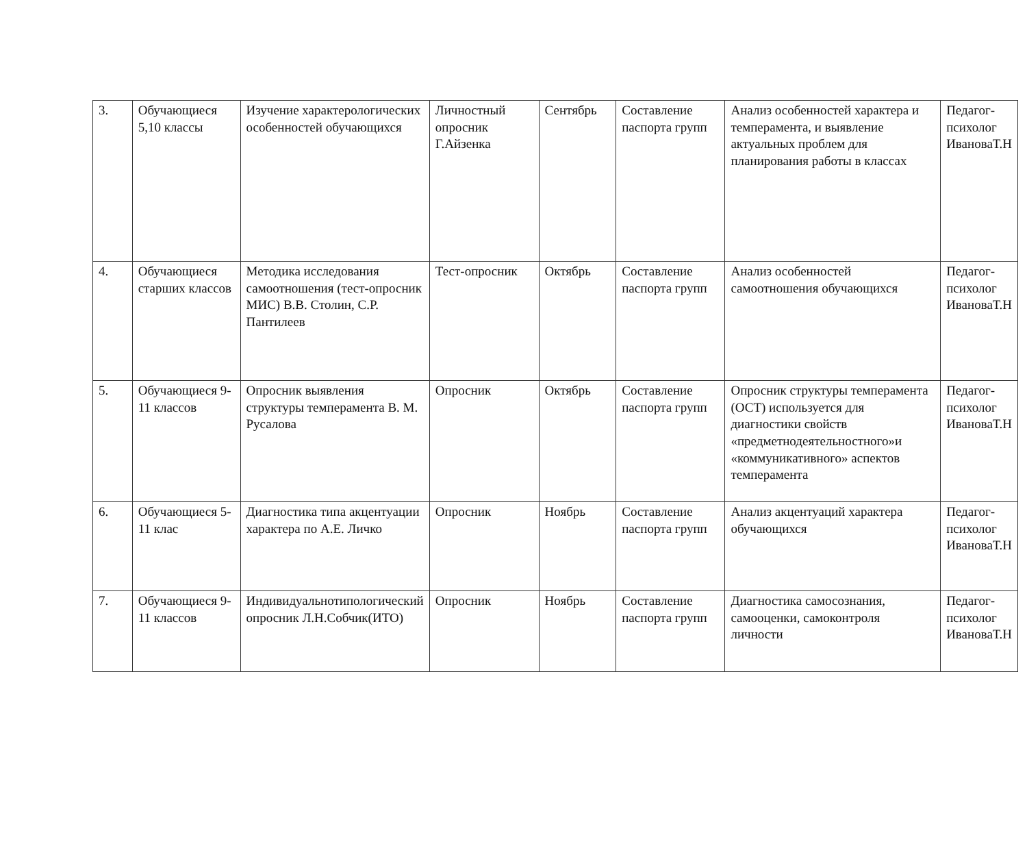| 3. | Обучающиеся 5,10 классы | Изучение характерологических особенностей обучающихся | Личностный опросник Г.Айзенка | Сентябрь | Составление паспорта групп | Анализ особенностей характера и темперамента, и выявление актуальных проблем для планирования работы в классах | Педагог-психолог ИвановаТ.Н |
| 4. | Обучающиеся старших классов | Методика исследования самоотношения (тест-опросник МИС) В.В. Столин, С.Р. Пантилеев | Тест-опросник | Октябрь | Составление паспорта групп | Анализ особенностей самоотношения обучающихся | Педагог-психолог ИвановаТ.Н |
| 5. | Обучающиеся 9-11 классов | Опросник выявления структуры темперамента В. М. Русалова | Опросник | Октябрь | Составление паспорта групп | Опросник структуры темперамента (ОСТ) используется для диагностики свойств «предметнодеятельностного»и «коммуникативного» аспектов темперамента | Педагог-психолог ИвановаТ.Н |
| 6. | Обучающиеся 5-11 клас | Диагностика типа акцентуации характера по А.Е. Личко | Опросник | Ноябрь | Составление паспорта групп | Анализ акцентуаций характера обучающихся | Педагог-психолог ИвановаТ.Н |
| 7. | Обучающиеся 9-11 классов | Индивидуальнотипологический опросник Л.Н.Собчик(ИТО) | Опросник | Ноябрь | Составление паспорта групп | Диагностика самосознания, самооценки, самоконтроля личности | Педагог-психолог ИвановаТ.Н |